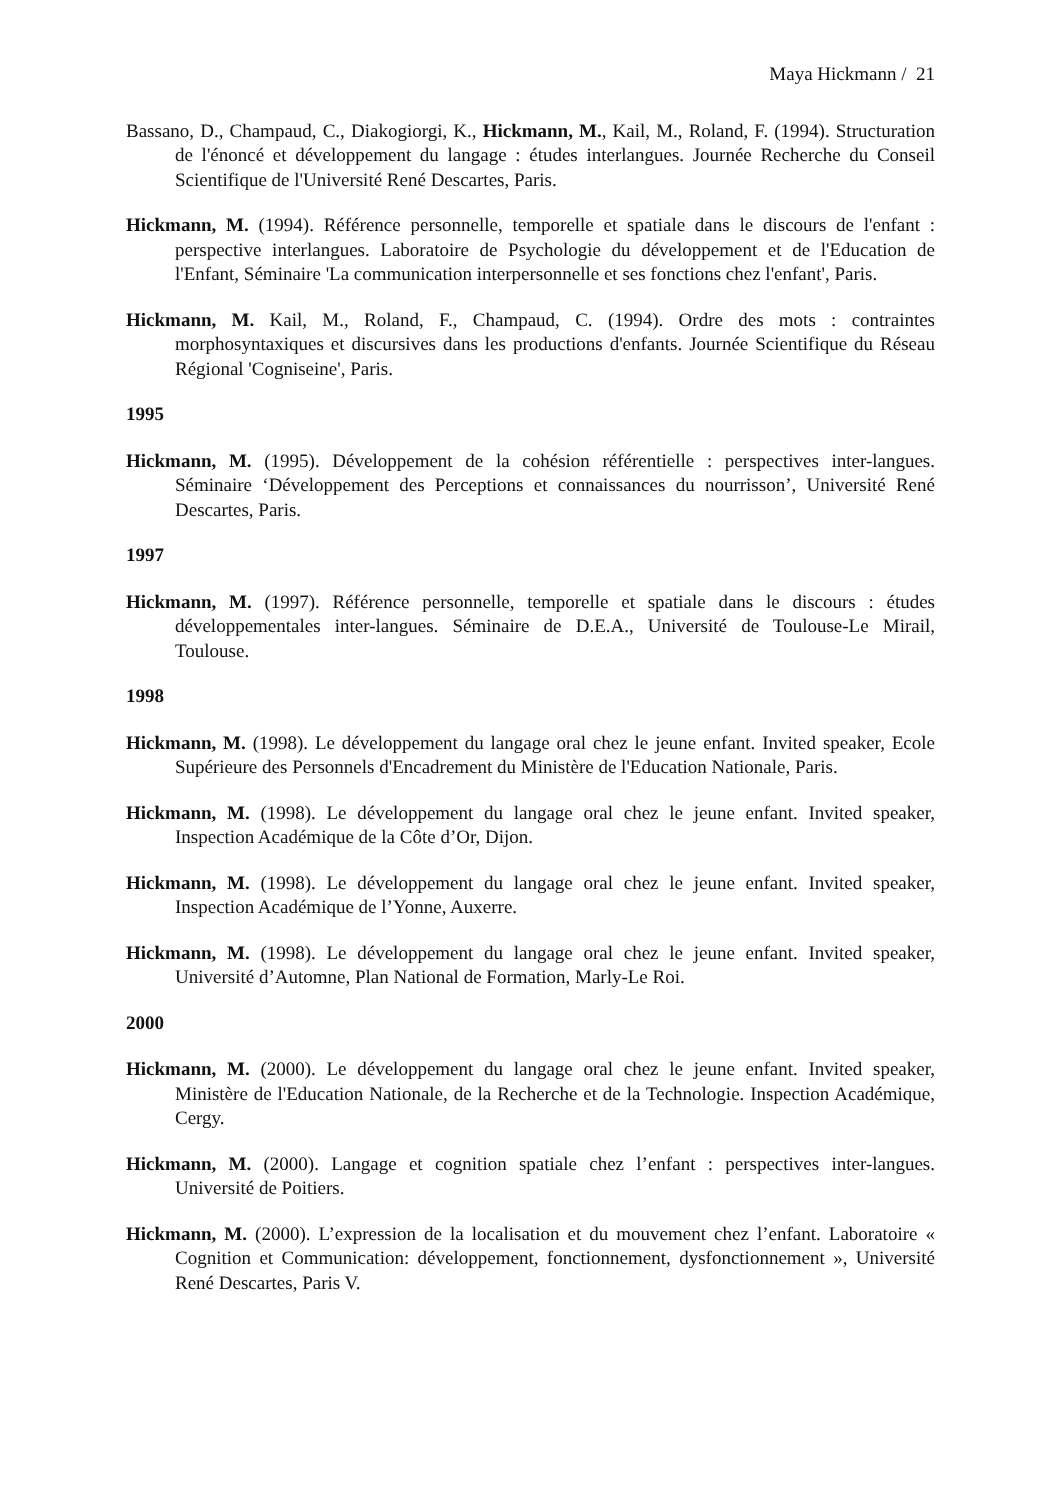Maya Hickmann / 21
Bassano, D., Champaud, C., Diakogiorgi, K., Hickmann, M., Kail, M., Roland, F. (1994). Structuration de l'énoncé et développement du langage : études interlangues. Journée Recherche du Conseil Scientifique de l'Université René Descartes, Paris.
Hickmann, M. (1994). Référence personnelle, temporelle et spatiale dans le discours de l'enfant : perspective interlangues. Laboratoire de Psychologie du développement et de l'Education de l'Enfant, Séminaire 'La communication interpersonnelle et ses fonctions chez l'enfant', Paris.
Hickmann, M. Kail, M., Roland, F., Champaud, C. (1994). Ordre des mots : contraintes morphosyntaxiques et discursives dans les productions d'enfants. Journée Scientifique du Réseau Régional 'Cogniseine', Paris.
1995
Hickmann, M. (1995). Développement de la cohésion référentielle : perspectives inter-langues. Séminaire ‘Développement des Perceptions et connaissances du nourrisson’, Université René Descartes, Paris.
1997
Hickmann, M. (1997). Référence personnelle, temporelle et spatiale dans le discours : études développementales inter-langues. Séminaire de D.E.A., Université de Toulouse-Le Mirail, Toulouse.
1998
Hickmann, M. (1998). Le développement du langage oral chez le jeune enfant. Invited speaker, Ecole Supérieure des Personnels d'Encadrement du Ministère de l'Education Nationale, Paris.
Hickmann, M. (1998). Le développement du langage oral chez le jeune enfant. Invited speaker, Inspection Académique de la Côte d’Or, Dijon.
Hickmann, M. (1998). Le développement du langage oral chez le jeune enfant. Invited speaker, Inspection Académique de l’Yonne, Auxerre.
Hickmann, M. (1998). Le développement du langage oral chez le jeune enfant. Invited speaker, Université d’Automne, Plan National de Formation, Marly-Le Roi.
2000
Hickmann, M. (2000). Le développement du langage oral chez le jeune enfant. Invited speaker, Ministère de l'Education Nationale, de la Recherche et de la Technologie. Inspection Académique, Cergy.
Hickmann, M. (2000). Langage et cognition spatiale chez l’enfant : perspectives inter-langues. Université de Poitiers.
Hickmann, M. (2000). L’expression de la localisation et du mouvement chez l’enfant. Laboratoire « Cognition et Communication: développement, fonctionnement, dysfonctionnement », Université René Descartes, Paris V.